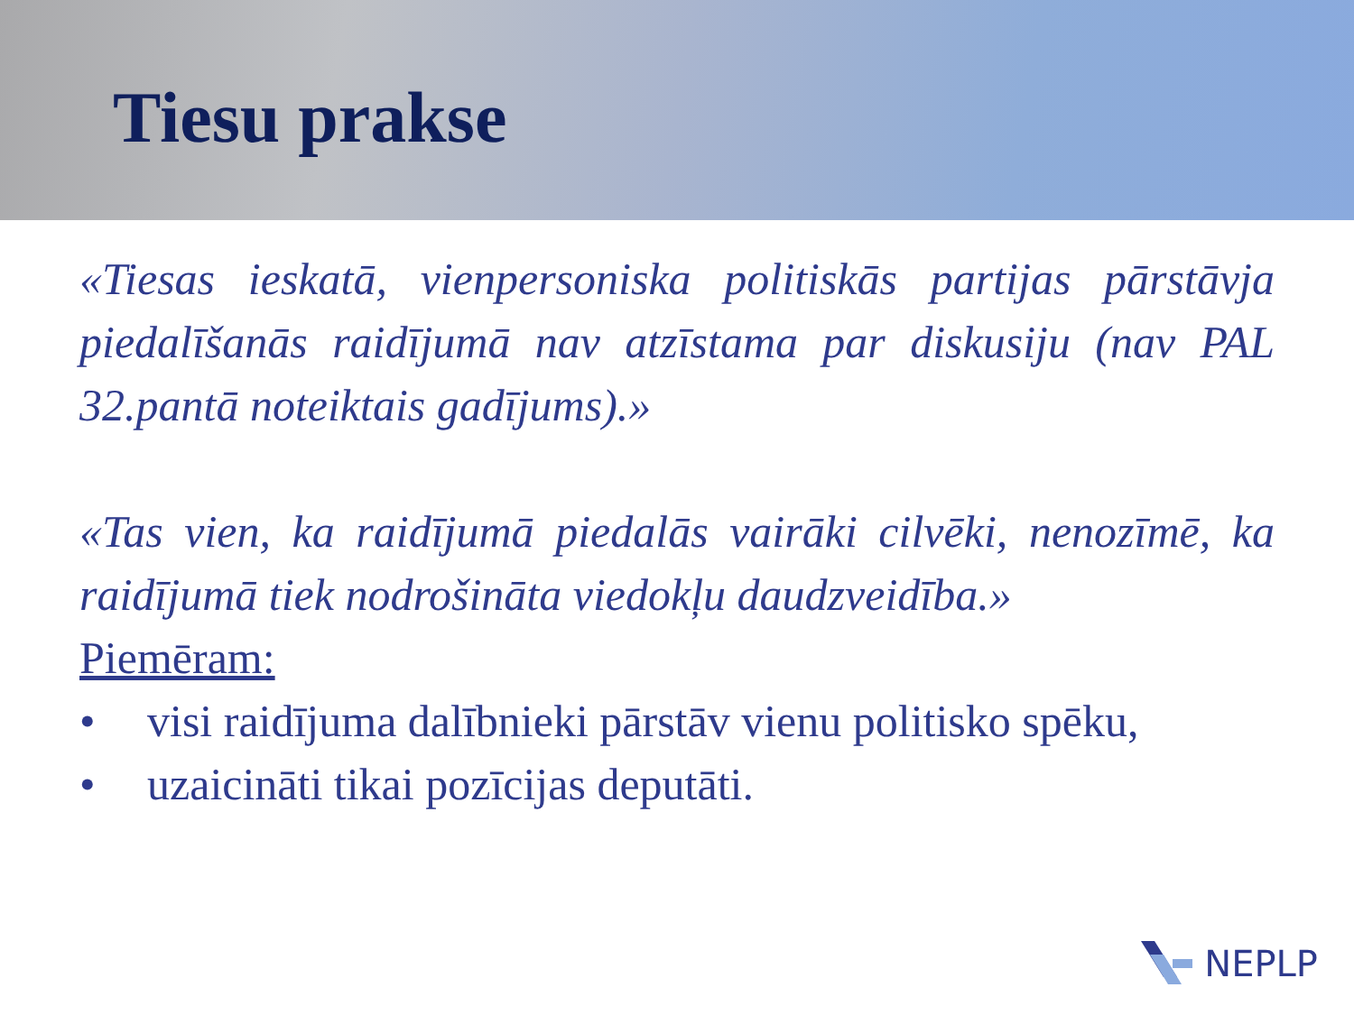Tiesu prakse
«Tiesas ieskatā, vienpersoniska politiskās partijas pārstāvja piedalīšanās raidījumā nav atzīstama par diskusiju (nav PAL 32.pantā noteiktais gadījums).»
«Tas vien, ka raidījumā piedalās vairāki cilvēki, nenozīmē, ka raidījumā tiek nodrošināta viedokļu daudzveidība.»
Piemēram:
• visi raidījuma dalībnieki pārstāv vienu politisko spēku,
• uzaicināti tikai pozīcijas deputāti.
NEPLP